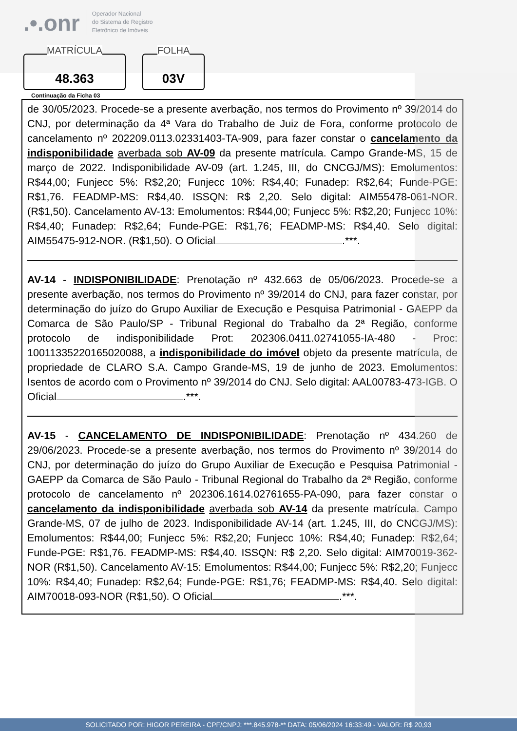.•.onr
Operador Nacional
do Sistema de Registro
Eletrônico de Imóveis
MATRÍCULA
48.363
FOLHA
03V
Continuação da Ficha 03
de 30/05/2023. Procede-se a presente averbação, nos termos do Provimento nº 39/2014 do CNJ, por determinação da 4ª Vara do Trabalho de Juiz de Fora, conforme protocolo de cancelamento nº 202209.0113.02331403-TA-909, para fazer constar o cancelamento da indisponibilidade averbada sob AV-09 da presente matrícula. Campo Grande-MS, 15 de março de 2022. Indisponibilidade AV-09 (art. 1.245, III, do CNCGJ/MS): Emolumentos: R$44,00; Funjecc 5%: R$2,20; Funjecc 10%: R$4,40; Funadep: R$2,64; Funde-PGE: R$1,76. FEADMP-MS: R$4,40. ISSQN: R$ 2,20. Selo digital: AIM55478-061-NOR. (R$1,50). Cancelamento AV-13: Emolumentos: R$44,00; Funjecc 5%: R$2,20; Funjecc 10%: R$4,40; Funadep: R$2,64; Funde-PGE: R$1,76; FEADMP-MS: R$4,40. Selo digital: AIM55475-912-NOR. (R$1,50). O Oficial .***.
AV-14 - INDISPONIBILIDADE: Prenotação nº 432.663 de 05/06/2023. Procede-se a presente averbação, nos termos do Provimento nº 39/2014 do CNJ, para fazer constar, por determinação do juízo do Grupo Auxiliar de Execução e Pesquisa Patrimonial - GAEPP da Comarca de São Paulo/SP - Tribunal Regional do Trabalho da 2ª Região, conforme protocolo de indisponibilidade Prot: 202306.0411.02741055-IA-480 - Proc: 10011335220165020088, a indisponibilidade do imóvel objeto da presente matrícula, de propriedade de CLARO S.A. Campo Grande-MS, 19 de junho de 2023. Emolumentos: Isentos de acordo com o Provimento nº 39/2014 do CNJ. Selo digital: AAL00783-473-IGB. O Oficial .***.
AV-15 - CANCELAMENTO DE INDISPONIBILIDADE: Prenotação nº 434.260 de 29/06/2023. Procede-se a presente averbação, nos termos do Provimento nº 39/2014 do CNJ, por determinação do juízo do Grupo Auxiliar de Execução e Pesquisa Patrimonial - GAEPP da Comarca de São Paulo - Tribunal Regional do Trabalho da 2ª Região, conforme protocolo de cancelamento nº 202306.1614.02761655-PA-090, para fazer constar o cancelamento da indisponibilidade averbada sob AV-14 da presente matrícula. Campo Grande-MS, 07 de julho de 2023. Indisponibilidade AV-14 (art. 1.245, III, do CNCGJ/MS): Emolumentos: R$44,00; Funjecc 5%: R$2,20; Funjecc 10%: R$4,40; Funadep: R$2,64; Funde-PGE: R$1,76. FEADMP-MS: R$4,40. ISSQN: R$ 2,20. Selo digital: AIM70019-362-NOR (R$1,50). Cancelamento AV-15: Emolumentos: R$44,00; Funjecc 5%: R$2,20; Funjecc 10%: R$4,40; Funadep: R$2,64; Funde-PGE: R$1,76; FEADMP-MS: R$4,40. Selo digital: AIM70018-093-NOR (R$1,50). O Oficial .***.
SOLICITADO POR: HIGOR PEREIRA - CPF/CNPJ: ***.845.978-** DATA: 05/06/2024 16:33:49 - VALOR: R$ 20,93